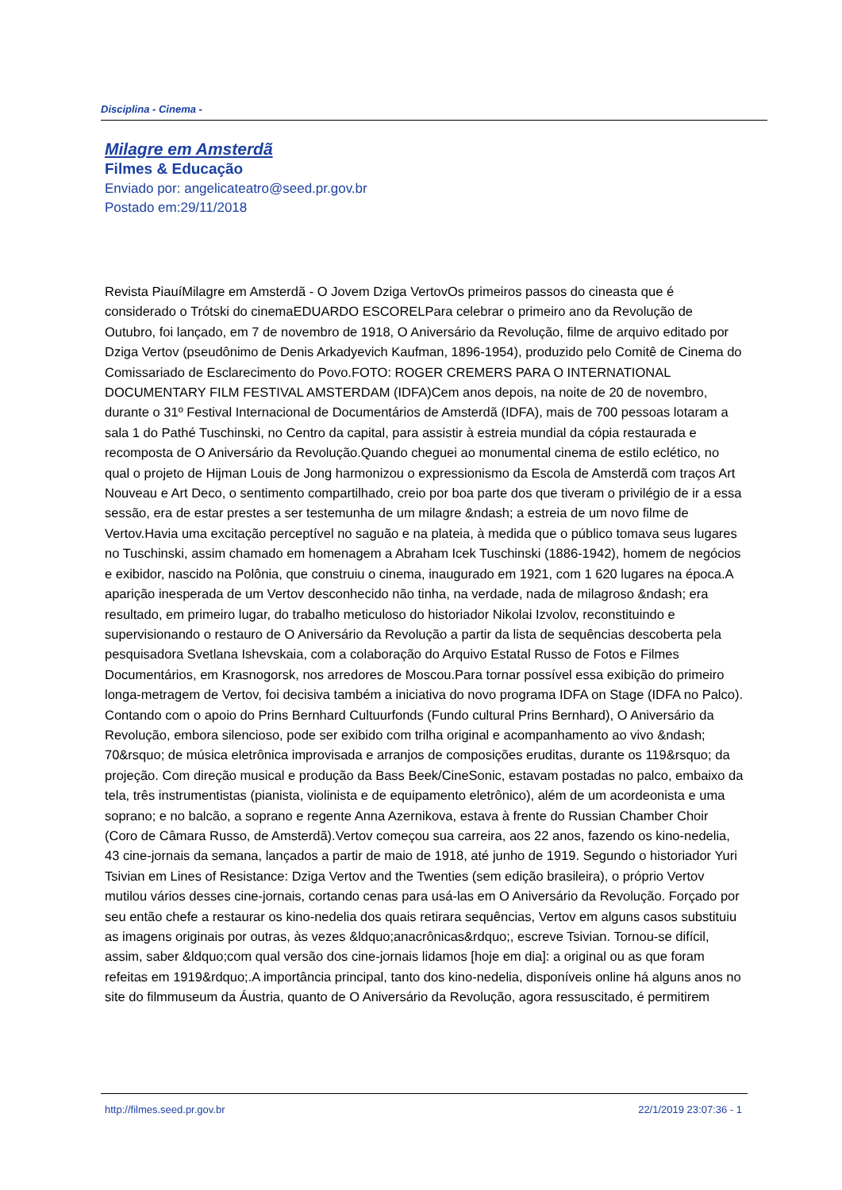Disciplina - Cinema -
Milagre em Amsterdã
Filmes & Educação
Enviado por: angelicateatro@seed.pr.gov.br
Postado em:29/11/2018
Revista PiauíMilagre em Amsterdã - O Jovem Dziga VertovOs primeiros passos do cineasta que é considerado o Trótski do cinemaEDUARDO ESCORELPara celebrar o primeiro ano da Revolução de Outubro, foi lançado, em 7 de novembro de 1918, O Aniversário da Revolução, filme de arquivo editado por Dziga Vertov (pseudônimo de Denis Arkadyevich Kaufman, 1896-1954), produzido pelo Comitê de Cinema do Comissariado de Esclarecimento do Povo.FOTO: ROGER CREMERS PARA O INTERNATIONAL DOCUMENTARY FILM FESTIVAL AMSTERDAM (IDFA)Cem anos depois, na noite de 20 de novembro, durante o 31º Festival Internacional de Documentários de Amsterdã (IDFA), mais de 700 pessoas lotaram a sala 1 do Pathé Tuschinski, no Centro da capital, para assistir à estreia mundial da cópia restaurada e recomposta de O Aniversário da Revolução.Quando cheguei ao monumental cinema de estilo eclético, no qual o projeto de Hijman Louis de Jong harmonizou o expressionismo da Escola de Amsterdã com traços Art Nouveau e Art Deco, o sentimento compartilhado, creio por boa parte dos que tiveram o privilégio de ir a essa sessão, era de estar prestes a ser testemunha de um milagre &ndash; a estreia de um novo filme de Vertov.Havia uma excitação perceptível no saguão e na plateia, à medida que o público tomava seus lugares no Tuschinski, assim chamado em homenagem a Abraham Icek Tuschinski (1886-1942), homem de negócios e exibidor, nascido na Polônia, que construiu o cinema, inaugurado em 1921, com 1 620 lugares na época.A aparição inesperada de um Vertov desconhecido não tinha, na verdade, nada de milagroso &ndash; era resultado, em primeiro lugar, do trabalho meticuloso do historiador Nikolai Izvolov, reconstituindo e supervisionando o restauro de O Aniversário da Revolução a partir da lista de sequências descoberta pela pesquisadora Svetlana Ishevskaia, com a colaboração do Arquivo Estatal Russo de Fotos e Filmes Documentários, em Krasnogorsk, nos arredores de Moscou.Para tornar possível essa exibição do primeiro longa-metragem de Vertov, foi decisiva também a iniciativa do novo programa IDFA on Stage (IDFA no Palco). Contando com o apoio do Prins Bernhard Cultuurfonds (Fundo cultural Prins Bernhard), O Aniversário da Revolução, embora silencioso, pode ser exibido com trilha original e acompanhamento ao vivo &ndash; 70&rsquo; de música eletrônica improvisada e arranjos de composições eruditas, durante os 119&rsquo; da projeção. Com direção musical e produção da Bass Beek/CineSonic, estavam postadas no palco, embaixo da tela, três instrumentistas (pianista, violinista e de equipamento eletrônico), além de um acordeonista e uma soprano; e no balcão, a soprano e regente Anna Azernikova, estava à frente do Russian Chamber Choir (Coro de Câmara Russo, de Amsterdã).Vertov começou sua carreira, aos 22 anos, fazendo os kino-nedelia, 43 cine-jornais da semana, lançados a partir de maio de 1918, até junho de 1919. Segundo o historiador Yuri Tsivian em Lines of Resistance: Dziga Vertov and the Twenties (sem edição brasileira), o próprio Vertov mutilou vários desses cine-jornais, cortando cenas para usá-las em O Aniversário da Revolução. Forçado por seu então chefe a restaurar os kino-nedelia dos quais retirara sequências, Vertov em alguns casos substituiu as imagens originais por outras, às vezes &ldquo;anacrônicas&rdquo;, escreve Tsivian. Tornou-se difícil, assim, saber &ldquo;com qual versão dos cine-jornais lidamos [hoje em dia]: a original ou as que foram refeitas em 1919&rdquo;.A importância principal, tanto dos kino-nedelia, disponíveis online há alguns anos no site do filmmuseum da Áustria, quanto de O Aniversário da Revolução, agora ressuscitado, é permitirem
http://filmes.seed.pr.gov.br 22/1/2019 23:07:36 - 1